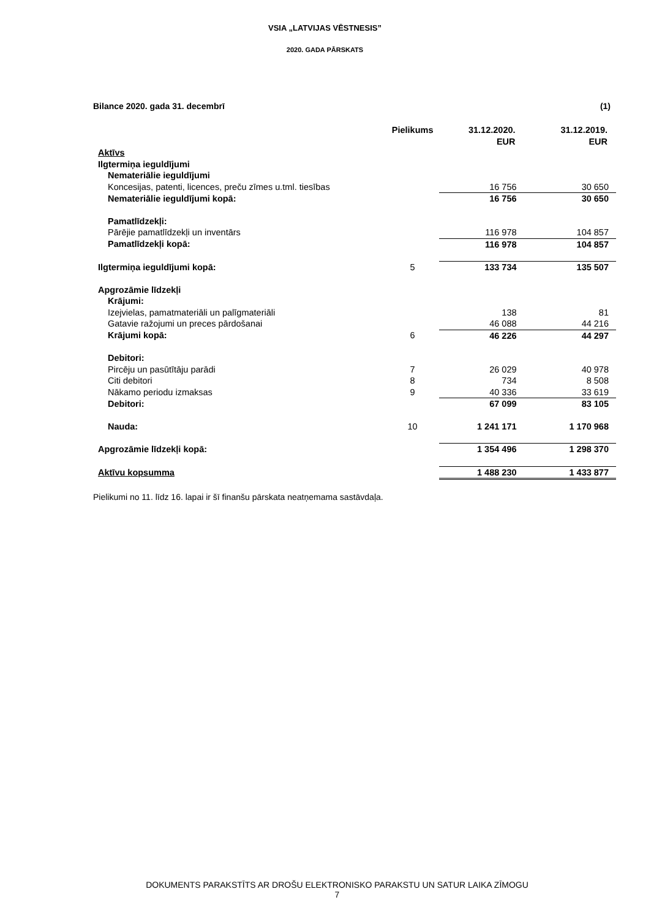VSIA „LATVIJAS VĒSTNESIS”
2020. GADA PĀRSKATS
Bilance 2020. gada 31. decembrī (1)
| | Pielikums | 31.12.2020. EUR | 31.12.2019. EUR |
| --- | --- | --- | --- |
| Aktīvs | | | |
| Ilgtermiņa ieguldījumi | | | |
| Nemateriālie ieguldījumi | | | |
| Koncesijas, patenti, licences, preču zīmes u.tml. tiesības | | 16 756 | 30 650 |
| Nemateriālie ieguldījumi kopā: | | 16 756 | 30 650 |
| Pamatlīdzekļi: | | | |
| Pārējie pamatlīdzekļi un inventārs | | 116 978 | 104 857 |
| Pamatlīdzekļi kopā: | | 116 978 | 104 857 |
| Ilgtermiņa ieguldījumi kopā: | 5 | 133 734 | 135 507 |
| Apgrozāmie līdzekļi | | | |
| Krājumi: | | | |
| Izejvielas, pamatmateriāli un palīgmateriāli | | 138 | 81 |
| Gatavie ražojumi un preces pārdošanai | | 46 088 | 44 216 |
| Krājumi kopā: | 6 | 46 226 | 44 297 |
| Debitori: | | | |
| Pircēju un pasūtītāju parādi | 7 | 26 029 | 40 978 |
| Citi debitori | 8 | 734 | 8 508 |
| Nākamo periodu izmaksas | 9 | 40 336 | 33 619 |
| Debitori: | | 67 099 | 83 105 |
| Nauda: | 10 | 1 241 171 | 1 170 968 |
| Apgrozāmie līdzekļi kopā: | | 1 354 496 | 1 298 370 |
| Aktīvu kopsumma | | 1 488 230 | 1 433 877 |
Pielikumi no 11. līdz 16. lapai ir šī finanšu pārskata neatņemama sastāvdaļa.
DOKUMENTS PARAKSTĪTS AR DROŠU ELEKTRONISKO PARAKSTU UN SATUR LAIKA ZĪMOGU
7